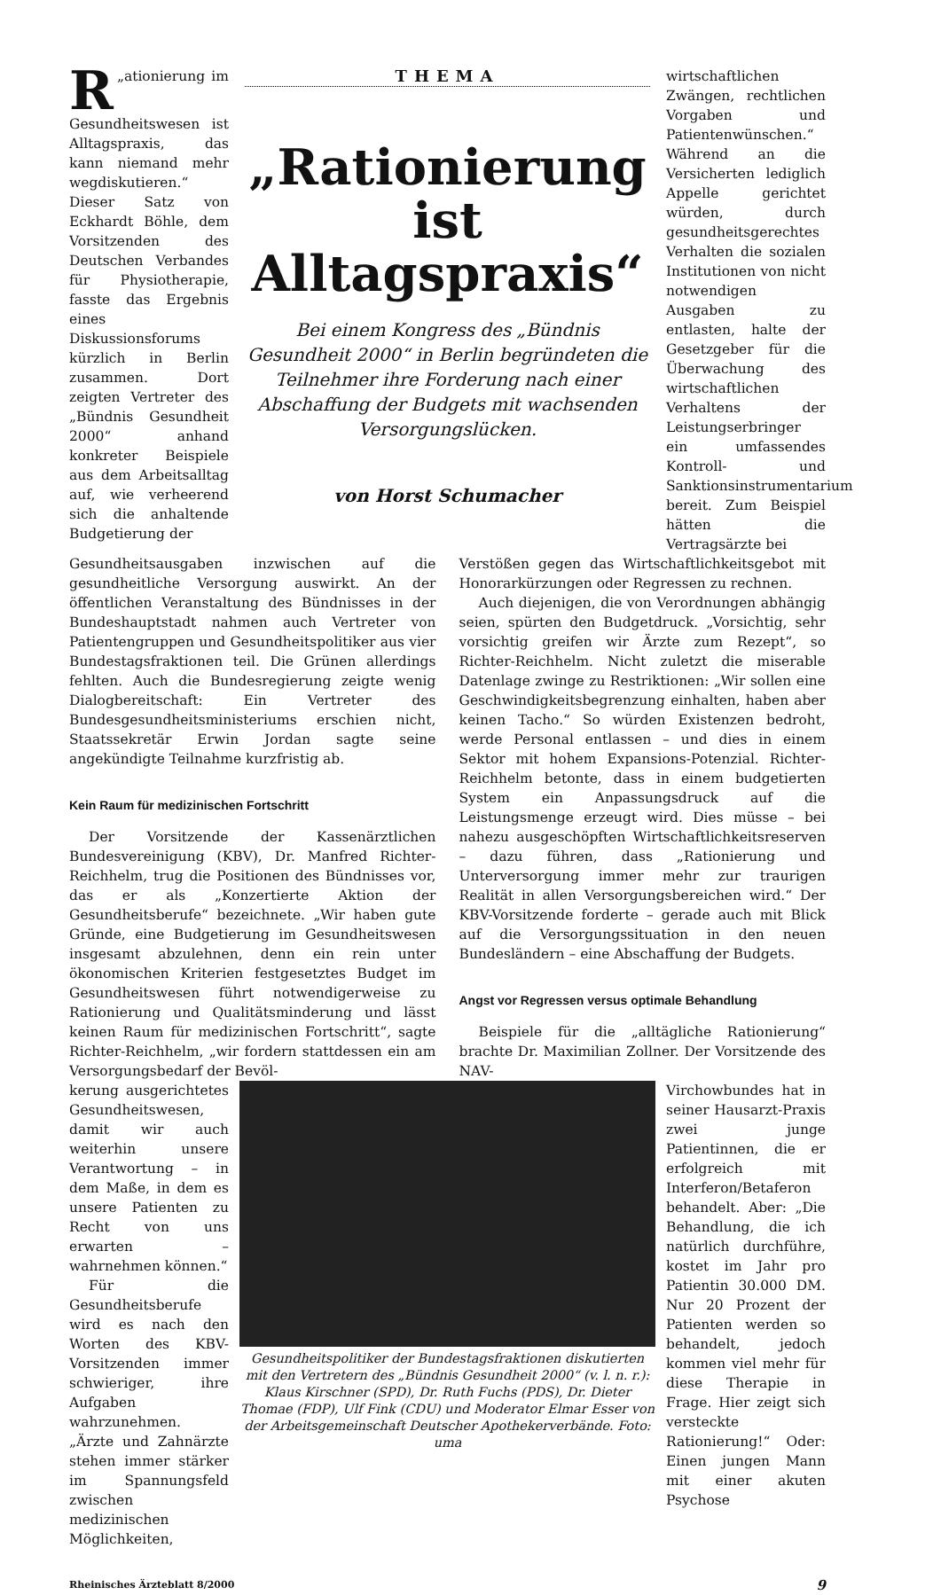„ R ationierung im Gesundheitswesen ist Alltagspraxis, das kann niemand mehr wegdiskutieren.“ Dieser Satz von Eckhardt Böhle, dem Vorsitzenden des Deutschen Verbandes für Physiotherapie, fasste das Ergebnis eines Diskussionsforums kürzlich in Berlin zusammen. Dort zeigten Vertreter des „Bündnis Gesundheit 2000“ anhand konkreter Beispiele aus dem Arbeitsalltag auf, wie verheerend sich die anhaltende Budgetierung der
THEMA
„Rationierung ist Alltagspraxis“
Bei einem Kongress des „Bündnis Gesundheit 2000“ in Berlin begründeten die Teilnehmer ihre Forderung nach einer Abschaffung der Budgets mit wachsenden Versorgungslücken.
von Horst Schumacher
wirtschaftlichen Zwängen, rechtlichen Vorgaben und Patientenwünschen.“ Während an die Versicherten lediglich Appelle gerichtet würden, durch gesundheitsgerechtes Verhalten die sozialen Institutionen von nicht notwendigen Ausgaben zu entlasten, halte der Gesetzgeber für die Überwachung des wirtschaftlichen Verhaltens der Leistungserbringer ein umfassendes Kontroll- und Sanktionsinstrumentarium bereit. Zum Beispiel hätten die Vertragsärzte bei
Gesundheitsausgaben inzwischen auf die gesundheitliche Versorgung auswirkt. An der öffentlichen Veranstaltung des Bündnisses in der Bundeshauptstadt nahmen auch Vertreter von Patientengruppen und Gesundheitspolitiker aus vier Bundestagsfraktionen teil. Die Grünen allerdings fehlten. Auch die Bundesregierung zeigte wenig Dialogbereitschaft: Ein Vertreter des Bundesgesundheitsministeriums erschien nicht, Staatssekretär Erwin Jordan sagte seine angekündigte Teilnahme kurzfristig ab.
Kein Raum für medizinischen Fortschritt
Der Vorsitzende der Kassenärztlichen Bundesvereinigung (KBV), Dr. Manfred Richter-Reichhelm, trug die Positionen des Bündnisses vor, das er als „Konzertierte Aktion der Gesundheitsberufe“ bezeichnete. „Wir haben gute Gründe, eine Budgetierung im Gesundheitswesen insgesamt abzulehnen, denn ein rein unter ökonomischen Kriterien festgesetztes Budget im Gesundheitswesen führt notwendigerweise zu Rationierung und Qualitätsminderung und lässt keinen Raum für medizinischen Fortschritt“, sagte Richter-Reichhelm, „wir fordern stattdessen ein am Versorgungsbedarf der Bevöl-
Verstößen gegen das Wirtschaftlichkeitsgebot mit Honorarkürzungen oder Regressen zu rechnen.
Auch diejenigen, die von Verordnungen abhängig seien, spürten den Budgetdruck. „Vorsichtig, sehr vorsichtig greifen wir Ärzte zum Rezept“, so Richter-Reichhelm. Nicht zuletzt die miserable Datenlage zwinge zu Restriktionen: „Wir sollen eine Geschwindigkeitsbegrenzung einhalten, haben aber keinen Tacho.“ So würden Existenzen bedroht, werde Personal entlassen – und dies in einem Sektor mit hohem Expansions-Potenzial. Richter-Reichhelm betonte, dass in einem budgetierten System ein Anpassungsdruck auf die Leistungsmenge erzeugt wird. Dies müsse – bei nahezu ausgeschöpften Wirtschaftlichkeitsreserven – dazu führen, dass „Rationierung und Unterversorgung immer mehr zur traurigen Realität in allen Versorgungsbereichen wird.“ Der KBV-Vorsitzende forderte – gerade auch mit Blick auf die Versorgungssituation in den neuen Bundesländern – eine Abschaffung der Budgets.
Angst vor Regressen versus optimale Behandlung
Beispiele für die „alltägliche Rationierung“ brachte Dr. Maximilian Zollner. Der Vorsitzende des NAV-
kerung ausgerichtetes Gesundheitswesen, damit wir auch weiterhin unsere Verantwortung – in dem Maße, in dem es unsere Patienten zu Recht von uns erwarten – wahrnehmen können.“
Für die Gesundheitsberufe wird es nach den Worten des KBV-Vorsitzenden immer schwieriger, ihre Aufgaben wahrzunehmen. „Ärzte und Zahnärzte stehen immer stärker im Spannungsfeld zwischen medizinischen Möglichkeiten,
Gesundheitspolitiker der Bundestagsfraktionen diskutierten mit den Vertretern des „Bündnis Gesundheit 2000“ (v. l. n. r.): Klaus Kirschner (SPD), Dr. Ruth Fuchs (PDS), Dr. Dieter Thomae (FDP), Ulf Fink (CDU) und Moderator Elmar Esser von der Arbeitsgemeinschaft Deutscher Apothekerverbände. Foto: uma
Virchowbundes hat in seiner Hausarzt-Praxis zwei junge Patientinnen, die er erfolgreich mit Interferon/Betaferon behandelt. Aber: „Die Behandlung, die ich natürlich durchführe, kostet im Jahr pro Patientin 30.000 DM. Nur 20 Prozent der Patienten werden so behandelt, jedoch kommen viel mehr für diese Therapie in Frage. Hier zeigt sich versteckte Rationierung!“ Oder: Einen jungen Mann mit einer akuten Psychose
Rheinisches Ärzteblatt 8/2000 9